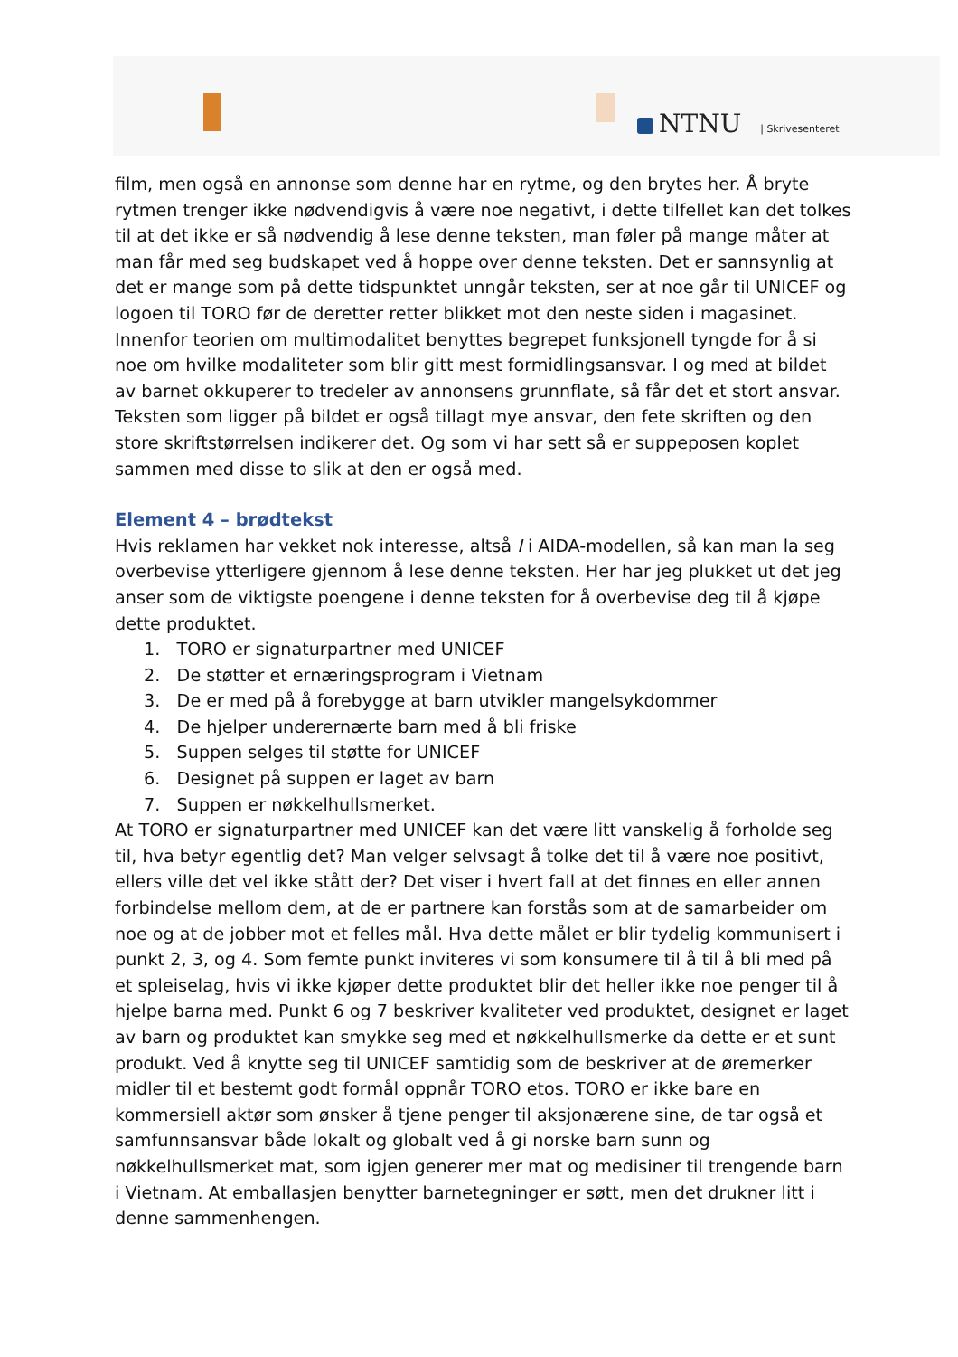NTNU | Skrivesenteret
film, men også en annonse som denne har en rytme, og den brytes her. Å bryte rytmen trenger ikke nødvendigvis å være noe negativt, i dette tilfellet kan det tolkes til at det ikke er så nødvendig å lese denne teksten, man føler på mange måter at man får med seg budskapet ved å hoppe over denne teksten. Det er sannsynlig at det er mange som på dette tidspunktet unngår teksten, ser at noe går til UNICEF og logoen til TORO før de deretter retter blikket mot den neste siden i magasinet. Innenfor teorien om multimodalitet benyttes begrepet funksjonell tyngde for å si noe om hvilke modaliteter som blir gitt mest formidlingsansvar. I og med at bildet av barnet okkuperer to tredeler av annonsens grunnflate, så får det et stort ansvar. Teksten som ligger på bildet er også tillagt mye ansvar, den fete skriften og den store skriftstørrelsen indikerer det. Og som vi har sett så er suppeposen koplet sammen med disse to slik at den er også med.
Element 4 – brødtekst
Hvis reklamen har vekket nok interesse, altså I i AIDA-modellen, så kan man la seg overbevise ytterligere gjennom å lese denne teksten. Her har jeg plukket ut det jeg anser som de viktigste poengene i denne teksten for å overbevise deg til å kjøpe dette produktet.
1. TORO er signaturpartner med UNICEF
2. De støtter et ernæringsprogram i Vietnam
3. De er med på å forebygge at barn utvikler mangelsykdommer
4. De hjelper underernærte barn med å bli friske
5. Suppen selges til støtte for UNICEF
6. Designet på suppen er laget av barn
7. Suppen er nøkkelhullsmerket.
At TORO er signaturpartner med UNICEF kan det være litt vanskelig å forholde seg til, hva betyr egentlig det? Man velger selvsagt å tolke det til å være noe positivt, ellers ville det vel ikke stått der? Det viser i hvert fall at det finnes en eller annen forbindelse mellom dem, at de er partnere kan forstås som at de samarbeider om noe og at de jobber mot et felles mål. Hva dette målet er blir tydelig kommunisert i punkt 2, 3, og 4. Som femte punkt inviteres vi som konsumere til å til å bli med på et spleiselag, hvis vi ikke kjøper dette produktet blir det heller ikke noe penger til å hjelpe barna med. Punkt 6 og 7 beskriver kvaliteter ved produktet, designet er laget av barn og produktet kan smykke seg med et nøkkelhullsmerke da dette er et sunt produkt. Ved å knytte seg til UNICEF samtidig som de beskriver at de øremerker midler til et bestemt godt formål oppnår TORO etos. TORO er ikke bare en kommersiell aktør som ønsker å tjene penger til aksjonærene sine, de tar også et samfunnsansvar både lokalt og globalt ved å gi norske barn sunn og nøkkelhullsmerket mat, som igjen generer mer mat og medisiner til trengende barn i Vietnam. At emballasjen benytter barnetegninger er søtt, men det drukner litt i denne sammenhengen.